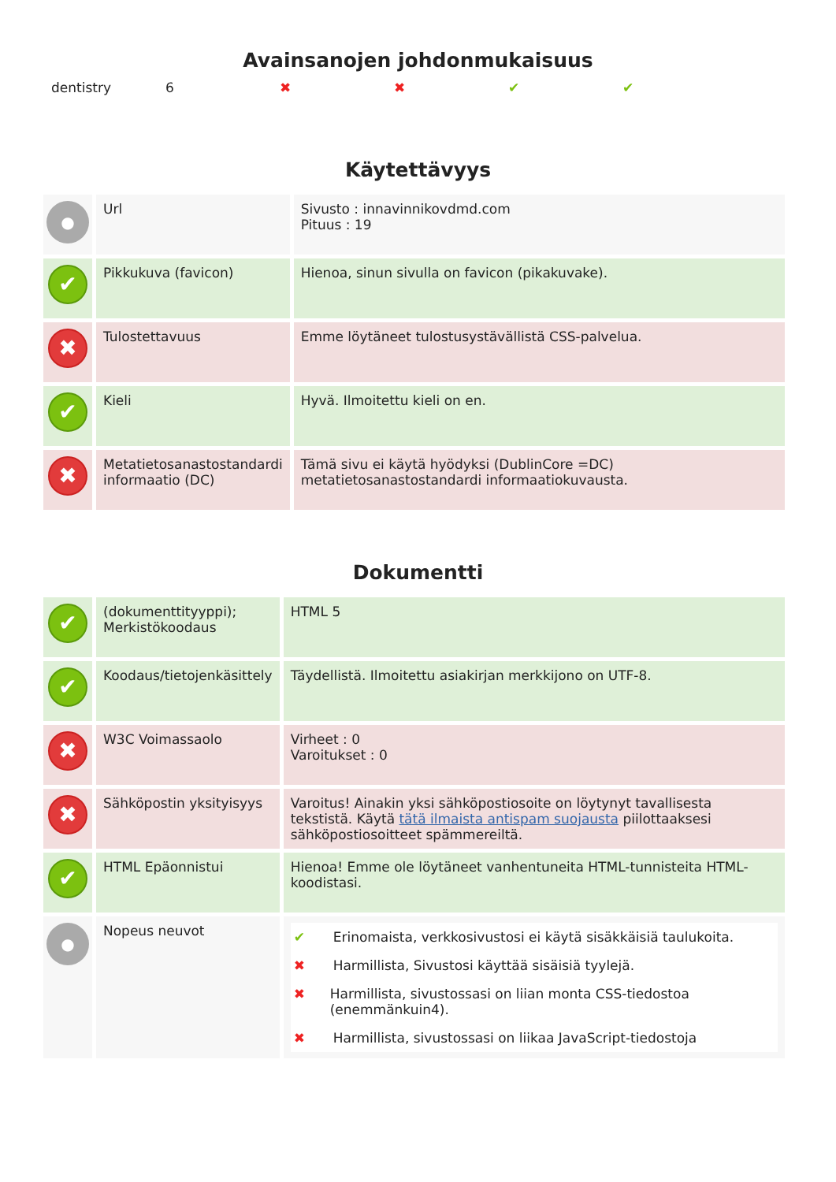Avainsanojen johdonmukaisuus
dentistry 6 ✖ ✖ ✔ ✔
Käytettävyys
| ● | Url | Sivusto : innavinnikovdmd.com Pituus : 19 |
| ✔ | Pikkukuva (favicon) | Hienoa, sinun sivulla on favicon (pikakuvake). |
| ✖ | Tulostettavuus | Emme löytäneet tulostusystävällistä CSS-palvelua. |
| ✔ | Kieli | Hyvä. Ilmoitettu kieli on en. |
| ✖ | Metatietosanastostandardi informaatio (DC) | Tämä sivu ei käytä hyödyksi (DublinCore =DC) metatietosanastostandardi informaatiokuvausta. |
Dokumentti
| ✔ | (dokumenttityyppi); Merkistökoodaus | HTML 5 |
| ✔ | Koodaus/tietojenkäsittely | Täydellistä. Ilmoitettu asiakirjan merkkijono on UTF-8. |
| ✖ | W3C Voimassaolo | Virheet : 0 Varoitukset : 0 |
| ✖ | Sähköpostin yksityisyys | Varoitus! Ainakin yksi sähköpostiosoite on löytynyt tavallisesta tekstistä. Käytä tätä ilmaista antispam suojausta piilottaaksesi sähköpostiosoitteet spämmereiltä. |
| ✔ | HTML Epäonnistui | Hienoa! Emme ole löytäneet vanhentuneita HTML-tunnisteita HTML-koodistasi. |
| ● | Nopeus neuvot | ✔ Erinomaista, verkkosivustosi ei käytä sisäkkäisiä taulukoita. ✖ Harmillista, Sivustosi käyttää sisäisiä tyylejä. ✖ Harmillista, sivustossasi on liian monta CSS-tiedostoa (enemmänkuin4). ✖ Harmillista, sivustossasi on liikaa JavaScript-tiedostoja |